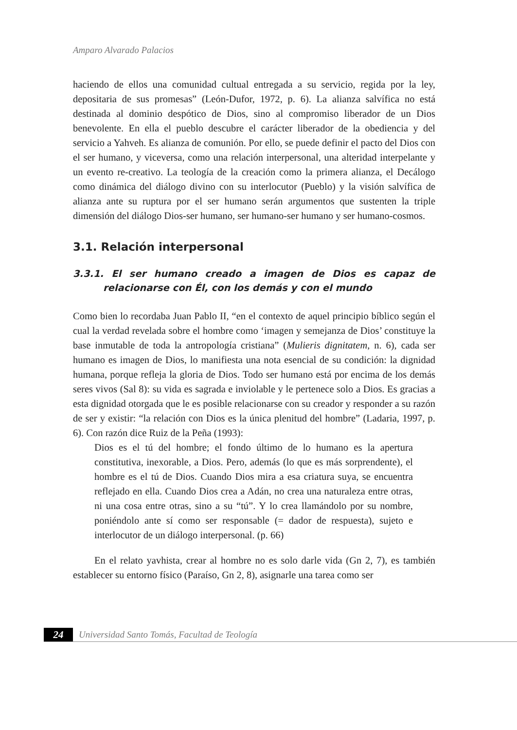Amparo Alvarado Palacios
haciendo de ellos una comunidad cultual entregada a su servicio, regida por la ley, depositaria de sus promesas” (León-Dufor, 1972, p. 6). La alianza salvífica no está destinada al dominio despótico de Dios, sino al compromiso liberador de un Dios benevolente. En ella el pueblo descubre el carácter liberador de la obediencia y del servicio a Yahveh. Es alianza de comunión. Por ello, se puede definir el pacto del Dios con el ser humano, y viceversa, como una relación interpersonal, una alteridad interpelante y un evento re-creativo. La teología de la creación como la primera alianza, el Decálogo como dinámica del diálogo divino con su interlocutor (Pueblo) y la visión salvífica de alianza ante su ruptura por el ser humano serán argumentos que sustenten la triple dimensión del diálogo Dios-ser humano, ser humano-ser humano y ser humano-cosmos.
3.1. Relación interpersonal
3.3.1. El ser humano creado a imagen de Dios es capaz de relacionarse con Él, con los demás y con el mundo
Como bien lo recordaba Juan Pablo II, “en el contexto de aquel principio bíblico según el cual la verdad revelada sobre el hombre como ‘imagen y semejanza de Dios’ constituye la base inmutable de toda la antropología cristiana” (Mulieris dignitatem, n. 6), cada ser humano es imagen de Dios, lo manifiesta una nota esencial de su condición: la dignidad humana, porque refleja la gloria de Dios. Todo ser humano está por encima de los demás seres vivos (Sal 8): su vida es sagrada e inviolable y le pertenece solo a Dios. Es gracias a esta dignidad otorgada que le es posible relacionarse con su creador y responder a su razón de ser y existir: “la relación con Dios es la única plenitud del hombre” (Ladaria, 1997, p. 6). Con razón dice Ruiz de la Peña (1993):
Dios es el tú del hombre; el fondo último de lo humano es la apertura constitutiva, inexorable, a Dios. Pero, además (lo que es más sorprendente), el hombre es el tú de Dios. Cuando Dios mira a esa criatura suya, se encuentra reflejado en ella. Cuando Dios crea a Adán, no crea una naturaleza entre otras, ni una cosa entre otras, sino a su “tú”. Y lo crea llamándolo por su nombre, poniéndolo ante sí como ser responsable (= dador de respuesta), sujeto e interlocutor de un diálogo interpersonal. (p. 66)
En el relato yavhista, crear al hombre no es solo darle vida (Gn 2, 7), es también establecer su entorno físico (Paraíso, Gn 2, 8), asignarle una tarea como ser
24 Universidad Santo Tomás, Facultad de Teología